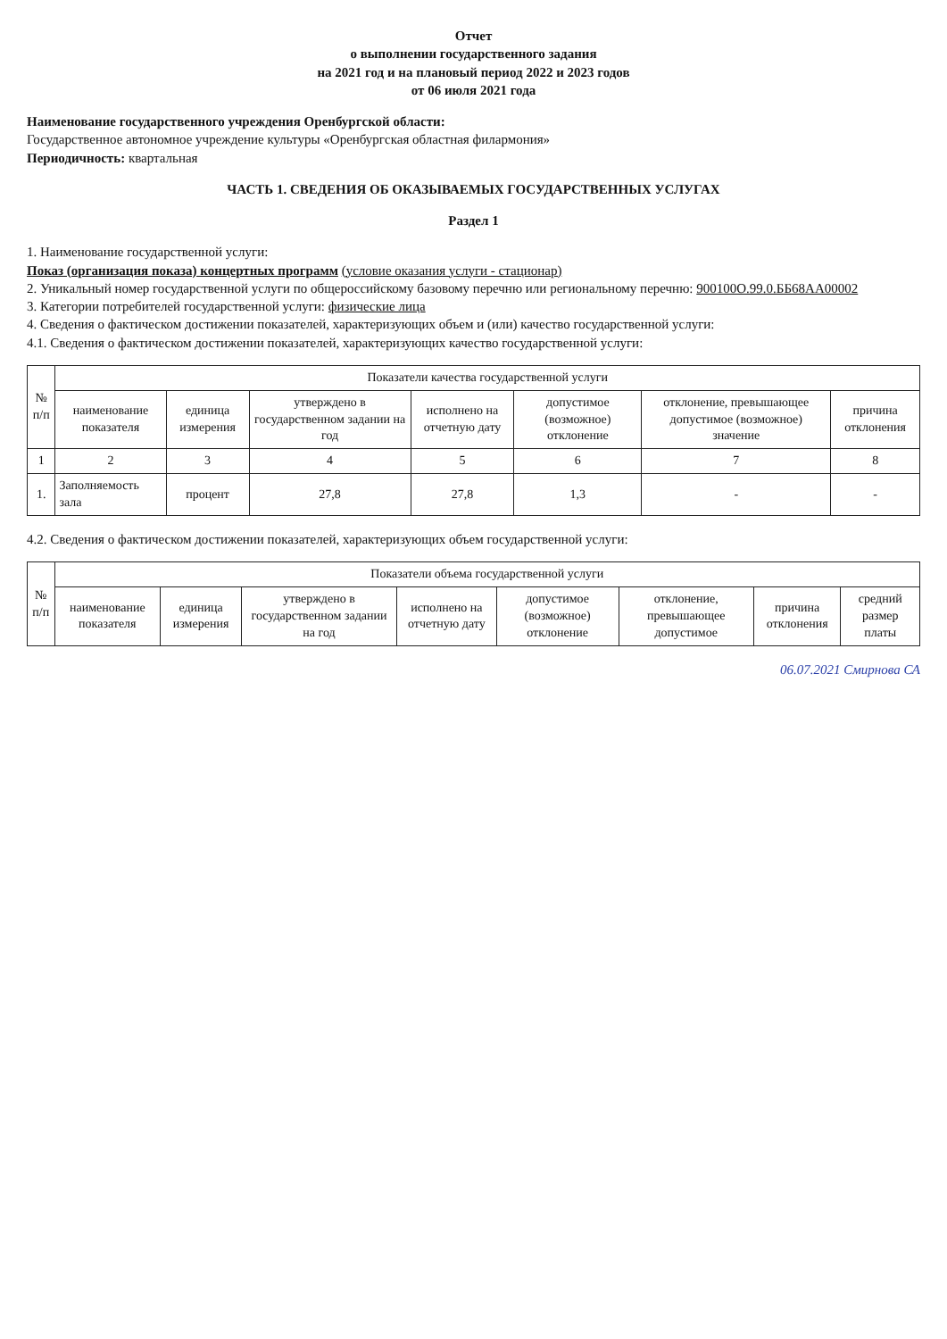Отчет
о выполнении государственного задания
на 2021 год и на плановый период 2022 и 2023 годов
от 06 июля 2021 года
Наименование государственного учреждения Оренбургской области:
Государственное автономное учреждение культуры «Оренбургская областная филармония»
Периодичность: квартальная
ЧАСТЬ 1. СВЕДЕНИЯ ОБ ОКАЗЫВАЕМЫХ ГОСУДАРСТВЕННЫХ УСЛУГАХ
Раздел 1
1. Наименование государственной услуги:
Показ (организация показа) концертных программ (условие оказания услуги - стационар)
2. Уникальный номер государственной услуги по общероссийскому базовому перечню или региональному перечню: 900100О.99.0.ББ68АА00002
3. Категории потребителей государственной услуги: физические лица
4. Сведения о фактическом достижении показателей, характеризующих объем и (или) качество государственной услуги:
4.1. Сведения о фактическом достижении показателей, характеризующих качество государственной услуги:
| № п/п | Показатели качества государственной услуги | | | | | | |
| --- | --- | --- | --- | --- | --- | --- | --- |
| | наименование показателя | единица измерения | утверждено в государственном задании на год | исполнено на отчетную дату | допустимое (возможное) отклонение | отклонение, превышающее допустимое (возможное) значение | причина отклонения |
| 1 | 2 | 3 | 4 | 5 | 6 | 7 | 8 |
| 1. | Заполняемость зала | процент | 27,8 | 27,8 | 1,3 | - | - |
4.2. Сведения о фактическом достижении показателей, характеризующих объем государственной услуги:
| № п/п | Показатели объема государственной услуги | | | | | | | |
| --- | --- | --- | --- | --- | --- | --- | --- | --- |
| | наименование показателя | единица измерения | утверждено в государственном задании на год | исполнено на отчетную дату | допустимое (возможное) отклонение | отклонение, превышающее допустимое | причина отклонения | средний размер платы |
06.07.2021 Смирнова СА